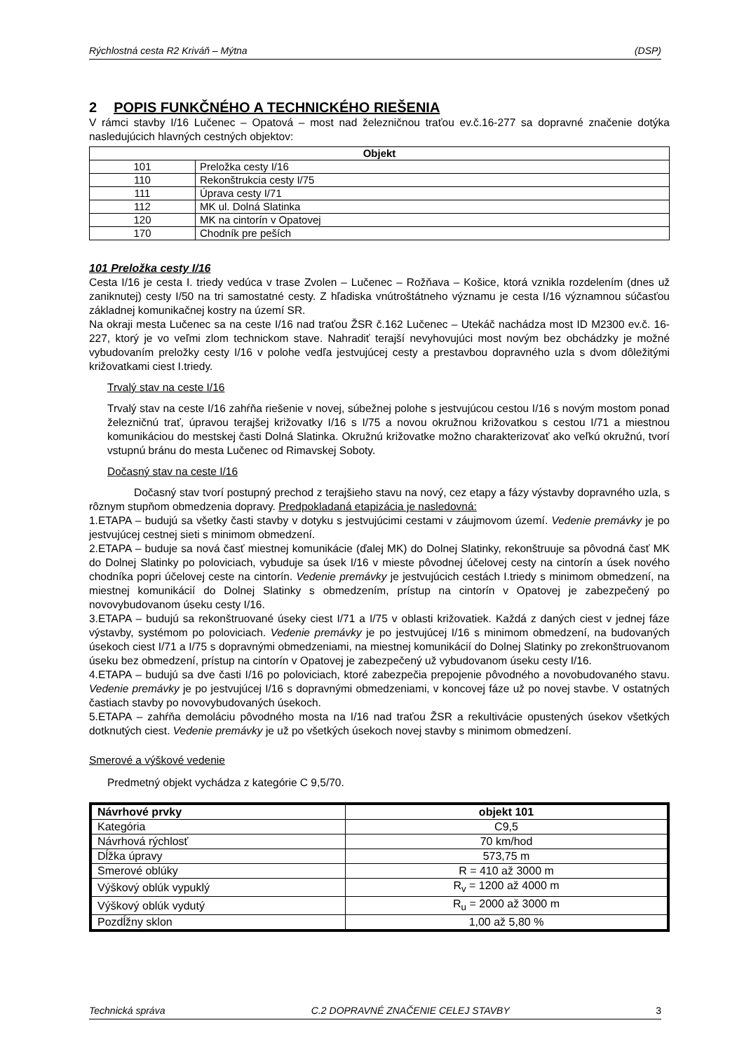Rýchlostná cesta R2 Kriváň – Mýtna (DSP)
2 POPIS FUNKČNÉHO A TECHNICKÉHO RIEŠENIA
V rámci stavby I/16 Lučenec – Opatová – most nad železničnou traťou ev.č.16-277 sa dopravné značenie dotýka nasledujúcich hlavných cestných objektov:
| Objekt | |
| --- | --- |
| 101 | Preložka cesty I/16 |
| 110 | Rekonštrukcia cesty I/75 |
| 111 | Úprava cesty I/71 |
| 112 | MK ul. Dolná Slatinka |
| 120 | MK na cintorín v Opatovej |
| 170 | Chodník pre peších |
101 Preložka cesty I/16
Cesta I/16 je cesta I. triedy vedúca v trase Zvolen – Lučenec – Rožňava – Košice, ktorá vznikla rozdelením (dnes už zaniknutej) cesty I/50 na tri samostatné cesty. Z hľadiska vnútroštátneho významu je cesta I/16 významnou súčasťou základnej komunikačnej kostry na území SR.
Na okraji mesta Lučenec sa na ceste I/16 nad traťou ŽSR č.162 Lučenec – Utekáč nachádza most ID M2300 ev.č. 16-227, ktorý je vo veľmi zlom technickom stave. Nahradiť terajší nevyhovujúci most novým bez obchádzky je možné vybudovaním preložky cesty I/16 v polohe vedľa jestvujúcej cesty a prestavbou dopravného uzla s dvom dôležitými križovatkami ciest I.triedy.
Trvalý stav na ceste I/16
Trvalý stav na ceste I/16 zahŕňa riešenie v novej, súbežnej polohe s jestvujúcou cestou I/16 s novým mostom ponad železničnú trať, úpravou terajšej križovatky I/16 s I/75 a novou okružnou križovatkou s cestou I/71 a miestnou komunikáciou do mestskej časti Dolná Slatinka. Okružnú križovatke možno charakterizovať ako veľkú okružnú, tvorí vstupnú bránu do mesta Lučenec od Rimavskej Soboty.
Dočasný stav na ceste I/16
Dočasný stav tvorí postupný prechod z terajšieho stavu na nový, cez etapy a fázy výstavby dopravného uzla, s rôznym stupňom obmedzenia dopravy. Predpokladaná etapizácia je nasledovná:
1.ETAPA – budujú sa všetky časti stavby v dotyku s jestvujúcimi cestami v záujmovom území. Vedenie premávky je po jestvujúcej cestnej sieti s minimom obmedzení.
2.ETAPA – buduje sa nová časť miestnej komunikácie (ďalej MK) do Dolnej Slatinky, rekonštruuje sa pôvodná časť MK do Dolnej Slatinky po poloviciach, vybuduje sa úsek I/16 v mieste pôvodnej účelovej cesty na cintorín a úsek nového chodníka popri účelovej ceste na cintorín. Vedenie premávky je jestvujúcich cestách I.triedy s minimom obmedzení, na miestnej komunikácií do Dolnej Slatinky s obmedzením, prístup na cintorín v Opatovej je zabezpečený po novovybudovanom úseku cesty I/16.
3.ETAPA – budujú sa rekonštruované úseky ciest I/71 a I/75 v oblasti križovatiek. Každá z daných ciest v jednej fáze výstavby, systémom po poloviciach. Vedenie premávky je po jestvujúcej I/16 s minimom obmedzení, na budovaných úsekoch ciest I/71 a I/75 s dopravnými obmedzeniami, na miestnej komunikácií do Dolnej Slatinky po zrekonštruovanom úseku bez obmedzení, prístup na cintorín v Opatovej je zabezpečený už vybudovanom úseku cesty I/16.
4.ETAPA – budujú sa dve časti I/16 po poloviciach, ktoré zabezpečia prepojenie pôvodného a novobudovaného stavu. Vedenie premávky je po jestvujúcej I/16 s dopravnými obmedzeniami, v koncovej fáze už po novej stavbe. V ostatných častiach stavby po novovybudovaných úsekoch.
5.ETAPA – zahŕňa demoláciu pôvodného mosta na I/16 nad traťou ŽSR a rekultivácie opustených úsekov všetkých dotknutých ciest. Vedenie premávky je už po všetkých úsekoch novej stavby s minimom obmedzení.
Smerové a výškové vedenie
Predmetný objekt vychádza z kategórie C 9,5/70.
| Návrhové prvky | objekt 101 |
| --- | --- |
| Kategória | C9,5 |
| Návrhová rýchlosť | 70 km/hod |
| Dĺžka úpravy | 573,75 m |
| Smerové oblúky | R = 410 až 3000 m |
| Výškový oblúk vypuklý | R<sub>v</sub> = 1200 až 4000 m |
| Výškový oblúk vydutý | R<sub>u</sub> = 2000 až 3000 m |
| Pozdĺžny sklon | 1,00 až 5,80 % |
Technická správa C.2 DOPRAVNÉ ZNAČENIE CELEJ STAVBY 3